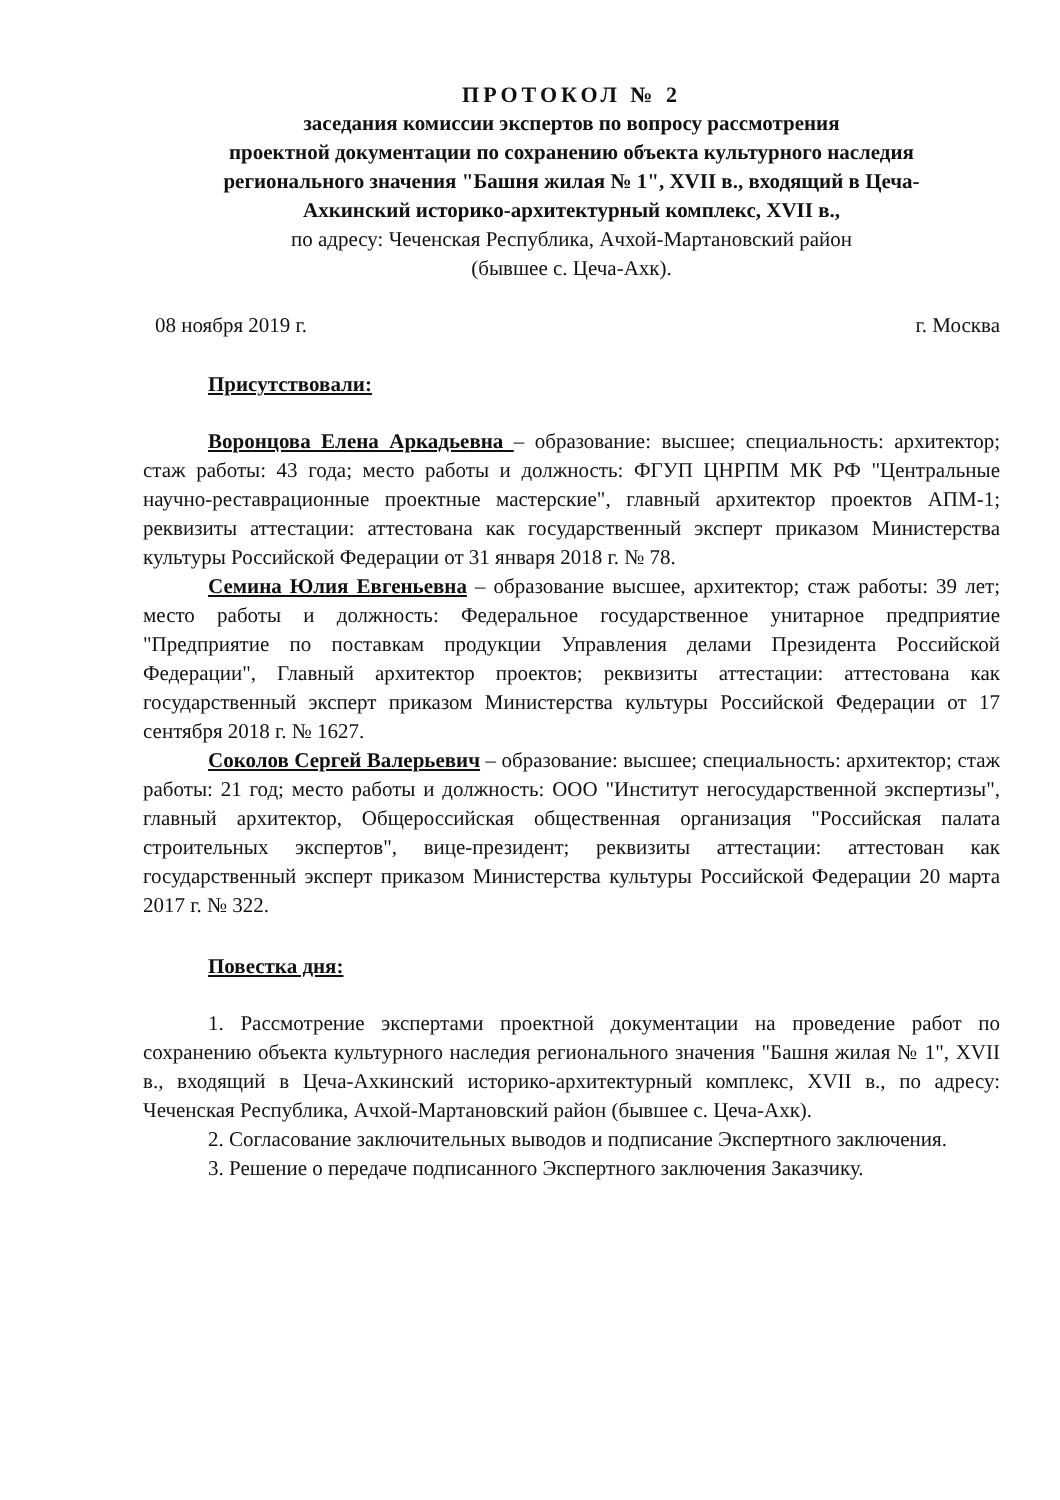ПРОТОКОЛ № 2
заседания комиссии экспертов по вопросу рассмотрения
проектной документации по сохранению объекта культурного наследия
регионального значения "Башня жилая № 1", XVII в., входящий в Цеча-
Ахкинский историко-архитектурный комплекс, XVII в.,
по адресу: Чеченская Республика, Ачхой-Мартановский район
(бывшее с. Цеча-Ахк).
08 ноября 2019 г. г. Москва
Присутствовали:
Воронцова Елена Аркадьевна – образование: высшее; специальность: архитектор; стаж работы: 43 года; место работы и должность: ФГУП ЦНРПМ МК РФ "Центральные научно-реставрационные проектные мастерские", главный архитектор проектов АПМ-1; реквизиты аттестации: аттестована как государственный эксперт приказом Министерства культуры Российской Федерации от 31 января 2018 г. № 78.
Семина Юлия Евгеньевна – образование высшее, архитектор; стаж работы: 39 лет; место работы и должность: Федеральное государственное унитарное предприятие "Предприятие по поставкам продукции Управления делами Президента Российской Федерации", Главный архитектор проектов; реквизиты аттестации: аттестована как государственный эксперт приказом Министерства культуры Российской Федерации от 17 сентября 2018 г. № 1627.
Соколов Сергей Валерьевич – образование: высшее; специальность: архитектор; стаж работы: 21 год; место работы и должность: ООО "Институт негосударственной экспертизы", главный архитектор, Общероссийская общественная организация "Российская палата строительных экспертов", вице-президент; реквизиты аттестации: аттестован как государственный эксперт приказом Министерства культуры Российской Федерации 20 марта 2017 г. № 322.
Повестка дня:
1. Рассмотрение экспертами проектной документации на проведение работ по сохранению объекта культурного наследия регионального значения "Башня жилая № 1", XVII в., входящий в Цеча-Ахкинский историко-архитектурный комплекс, XVII в., по адресу: Чеченская Республика, Ачхой-Мартановский район (бывшее с. Цеча-Ахк).
2. Согласование заключительных выводов и подписание Экспертного заключения.
3. Решение о передаче подписанного Экспертного заключения Заказчику.